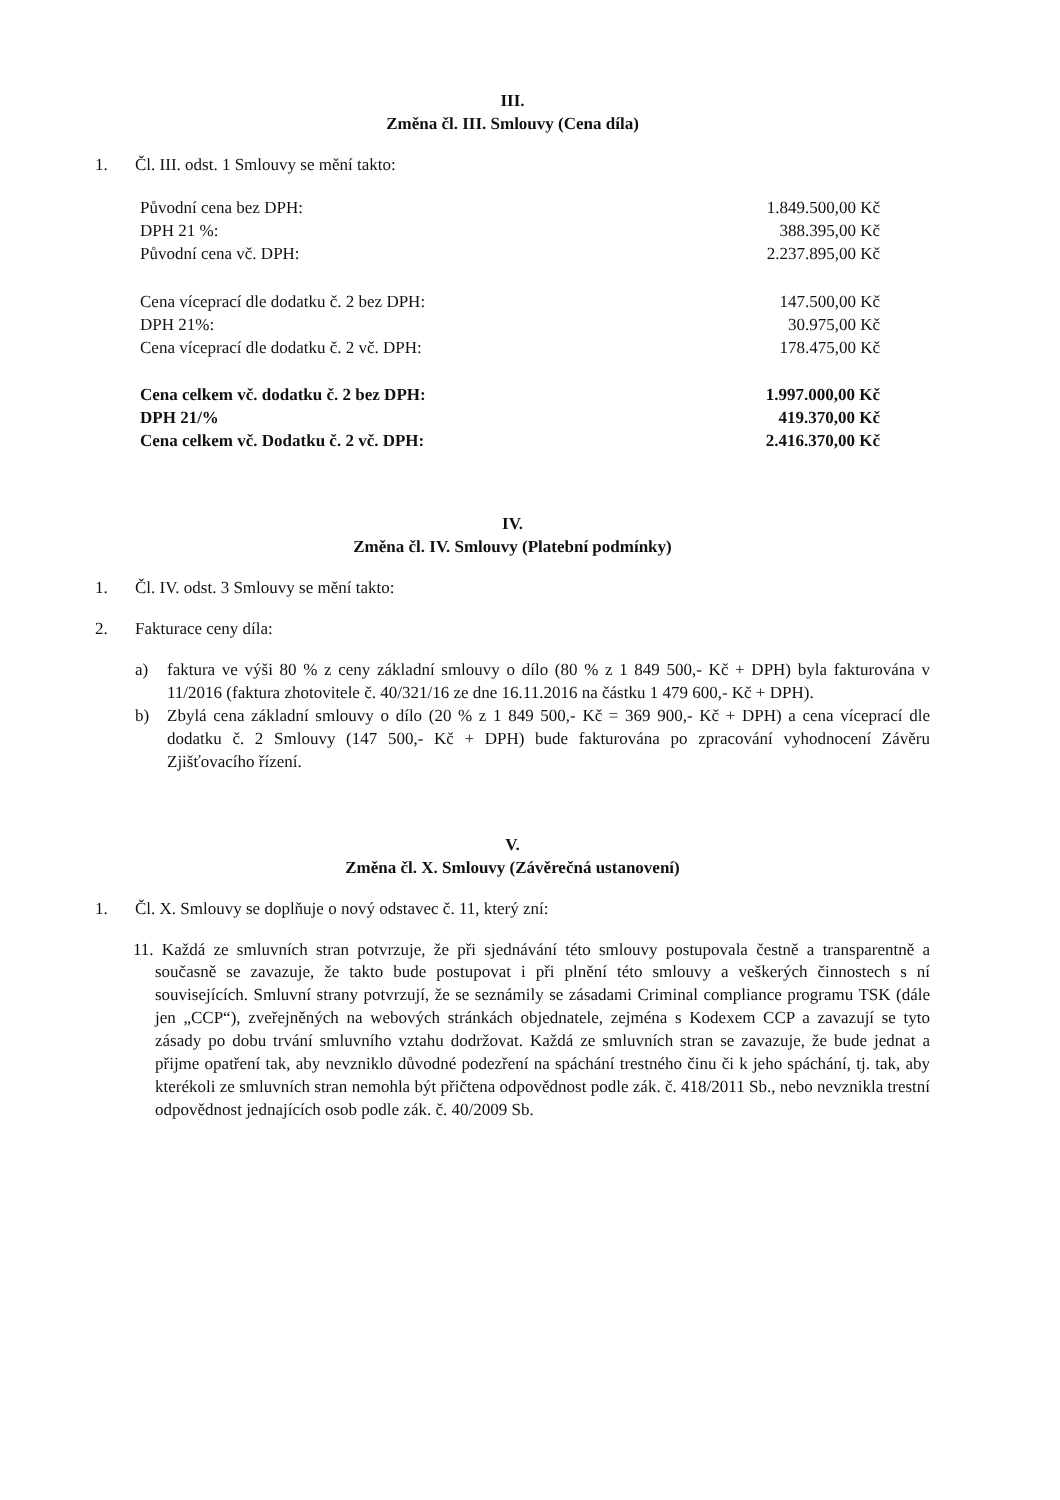III.
Změna čl. III. Smlouvy (Cena díla)
1. Čl. III. odst. 1 Smlouvy se mění takto:
| Původní cena bez DPH: | 1.849.500,00 Kč |
| DPH 21 %: | 388.395,00 Kč |
| Původní cena vč. DPH: | 2.237.895,00 Kč |
| Cena víceprací dle dodatku č. 2 bez DPH: | 147.500,00 Kč |
| DPH 21%: | 30.975,00 Kč |
| Cena víceprací dle dodatku č. 2 vč. DPH: | 178.475,00 Kč |
| Cena celkem vč. dodatku č. 2 bez DPH: | 1.997.000,00 Kč |
| DPH 21/% | 419.370,00 Kč |
| Cena celkem vč. Dodatku č. 2 vč. DPH: | 2.416.370,00 Kč |
IV.
Změna čl. IV. Smlouvy (Platební podmínky)
1. Čl. IV. odst. 3 Smlouvy se mění takto:
2. Fakturace ceny díla:
a) faktura ve výši 80 % z ceny základní smlouvy o dílo (80 % z 1 849 500,- Kč + DPH) byla fakturována v 11/2016 (faktura zhotovitele č. 40/321/16 ze dne 16.11.2016 na částku 1 479 600,- Kč + DPH).
b) Zbylá cena základní smlouvy o dílo (20 % z 1 849 500,- Kč = 369 900,- Kč + DPH) a cena víceprací dle dodatku č. 2 Smlouvy (147 500,- Kč + DPH) bude fakturována po zpracování vyhodnocení Závěru Zjišťovacího řízení.
V.
Změna čl. X. Smlouvy (Závěrečná ustanovení)
1. Čl. X. Smlouvy se doplňuje o nový odstavec č. 11, který zní:
11. Každá ze smluvních stran potvrzuje, že při sjednávání této smlouvy postupovala čestně a transparentně a současně se zavazuje, že takto bude postupovat i při plnění této smlouvy a veškerých činnostech s ní souvisejících. Smluvní strany potvrzují, že se seznámily se zásadami Criminal compliance programu TSK (dále jen „CCP“), zveřejněných na webových stránkách objednatele, zejména s Kodexem CCP a zavazují se tyto zásady po dobu trvání smluvního vztahu dodržovat. Každá ze smluvních stran se zavazuje, že bude jednat a přijme opatření tak, aby nevzniklo důvodné podezření na spáchání trestného činu či k jeho spáchání, tj. tak, aby kterékoli ze smluvních stran nemohla být přičtena odpovědnost podle zák. č. 418/2011 Sb., nebo nevznikla trestní odpovědnost jednajících osob podle zák. č. 40/2009 Sb.